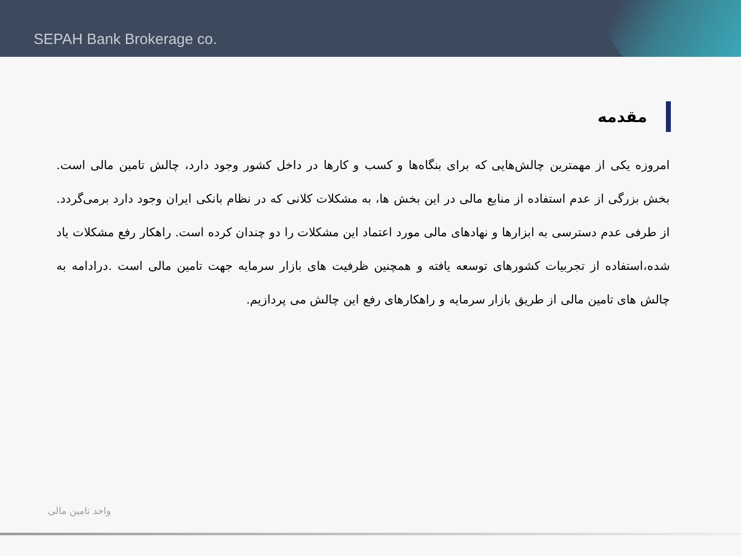SEPAH Bank Brokerage co.
مقدمه
امروزه یکی از مهمترین چالش‌هایی که برای بنگاه‌ها و کسب و کارها در داخل کشور وجود دارد، چالش تامین مالی است. بخش بزرگی از عدم استفاده از منابع مالی در این بخش ها، به مشکلات کلانی که در نظام بانکی ایران وجود دارد برمی‌گردد. از طرفی عدم دسترسی به ابزارها و نهادهای مالی مورد اعتماد این مشکلات را دو چندان کرده است. راهکار رفع مشکلات یاد شده،استفاده از تجربیات کشورهای توسعه یافته و همچنین ظرفیت های بازار سرمایه جهت تامین مالی است .درادامه به چالش های تامین مالی از طریق بازار سرمایه و راهکارهای رفع این چالش می پردازیم.
واحد تامین مالی